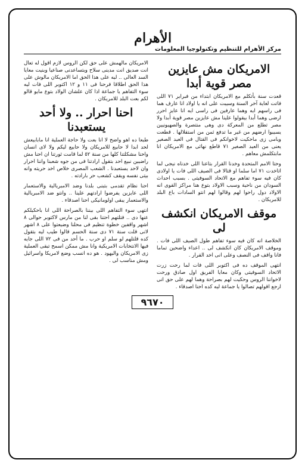الأهرام
مركز الأهرام للتنظيم وتكنولوجيا المعلومات
الامريكان مش عايزين مصر قوية أبدا
قعدت سنة بأتكلم مع الامريكان ابتداء من فبراير ٧١ اللى فاتت لغاية آخر السنة وسيبت على انه يا اولاد انا عارف هما فى راسهم ايه وهما عارفين فى راسى ايه انا عايز احرر ارضى وهما أبدا بيقولوا علينا مش عايزين مصر قوية أبدا ولا مصر تطلع من المعركة دى وهى منتصرة والصهيونيين يسيبوا ارضهم من غير ما تدفع ثمن من استقلالها . قطعت ويامى زى ماحكيت لاخوانكم فى القتال فى العيد الصغير يعنى من العيد الصغير ٧١ قاطع نهائى مع الامريكان انا مابتكلمش معاهم .
وحتا الامم المتحدة وخدنا القرار بتاعنا اللى خدناه نيجى لما اتاخدت ٧١ اما سلما او قتالا فى الصيف اللى فات يا اولادى كان فيه سوء تفاهم مع الاتحاد السوفيتى . بسبب احداث السودان من ناحية وسبب الاولاد بتوع هنا مراكز القوى انه الاولاد دول راحوا لهم وقالوا لهم انتو السادات باع البلد للامريكان .
موقف الامريكان انكشف لى
الخلاصة انه كان فيه سوء تفاهم طول الصيف اللى فات . وموقف الامريكان كان انكشف لى .. اعداء واضحين تماما فانا واقف فى النصف وعلى انى اخد القرار .
انتهى الموقف ده فى اكتوبر اللى فات لما رحت زرت الاتحاد السوفيتى وكان معايا الفريق اول صادق ورحت لاخواننا الروس وحكيت لهم بصراحة وهما لهم على حق انى ارجع اقولهم تصالوا يا جماعة ليه كده احنا اصدقاء .
الامريكان مالهمش على حق لكن الروس لازم اقول له تعال انت صديق انت مدينى سلاح وبتساعدنى صناعيا وبنيت معايا السد العالى .. ليه على هذا الحق اما الامريكان مالوش على هذا الحق اطلاقا فرحنا فى ١١ و ١٢ اكتوبر اللى فات ليه سوء التفاهم يا جماعة اذا كان علشان الولاد بتوع مايو قالو لكم بعت البلد للامريكان .
احنا احرار .. ولا أحد يستعبدنا
طبعا ده اهو واضح لا انا بعت ولا حاجة العملية انا مابابيعش لحد ابدا لا حابيع للامريكان ولا حابيع ليكم ولا لاى انسان واحنا مشكلتنا كلها من سنة ٥٢ لما قامت ثورتنا ان احنا مش راضيين نبيع احد بتقول ارادتنا فى من جوه شعبنا واننا احرار وان لاحد يستعبدنا . الشعب المصرى خلاص اخد حريته وانه بيتى نفسه ويقف كشعب حر بارادته .
احنا نظام تقدمى بتبنى بلدنا وضد الامبريالية والاستعمار اللى عايزين يفرضوا ارادتهم علينا .. وانتو ضد الامبريالية والاستعمار يبقى اولومانيكى احنا اصدقاء .
انتهى سوء التفاهم اللى بيننا بالصراحة اللى انا باحكيلكم عنها دى .. فتلتهم احتنا بقى لنا من مارس لاكتوبر حوالى ٨ اشهر واقفين خطوة تنظيم فى محلنا وضيعتوا على ٨ اشهر لانى قلت سنة ٧١ دى سنة الحسم قالوا طيب ليه بتقول كده قلتلهم لو سلم او حرب . ما أحد من فى ٧٢ اللى جايه فيها الانتخابات الامريكية وانا مش ممكن اسمح تبقى العملية زى الامريكان واليهود . هو ده انسب وضع لامريكا واسرائيل ومش مناسب لى .
٩٦٧٠